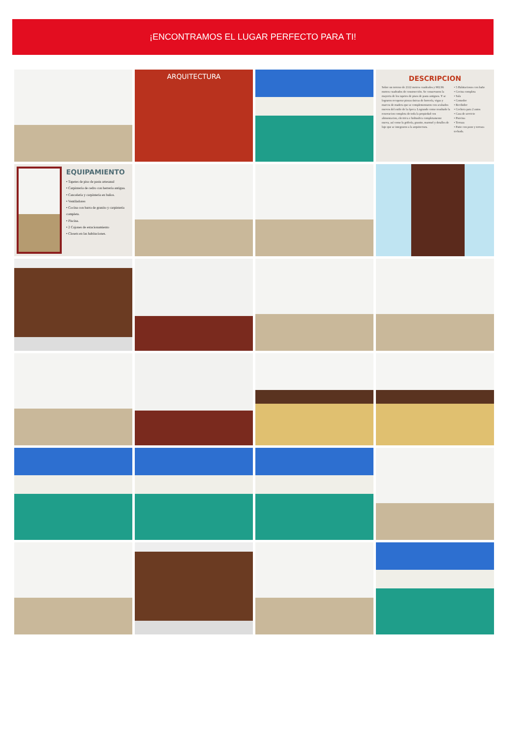¡ENCONTRAMOS EL LUGAR PERFECTO PARA TI!
ARQUITECTURA
DESCRIPCION
Sobre un terreno de 2112 metros cuadrados y 902.96 metros cuadrados de construcción. Se conservaron la mayoria de los tapetes de pisos de pasta antiguos. Y se lograron recuperar piezas únicas de herrería, vigas y marcos de madera que se complementaron con acabados nuevos del estilo de la época. Logrando como resultado la renovacion completa de toda la propiedad con alimentacion, electrica e hidraulica completamente nueva, así como la grifería, granito, marmol y detalles de lujo que se integraron a la arquitectura.
• 5 Habitaciones con baño
• Cocina completa
• Sala
• Comedor
• Recibidor
• Cochera para 2 autos
• Casa de servicio
• Pisicina
• Terraza
• Patio con pozo y terraza techada.
EQUIPAMIENTO
• Tapetes de piso de pasta artesanal
• Carpinteria de cedro con herreria antigua.
• Canceleria y carpinteria en baños.
• Ventiladores
• Cocina con barra de granito y carpinteria completa.
• Piscina.
• 2 Cajones de estacionamiento
• Closets en las habitaciones.